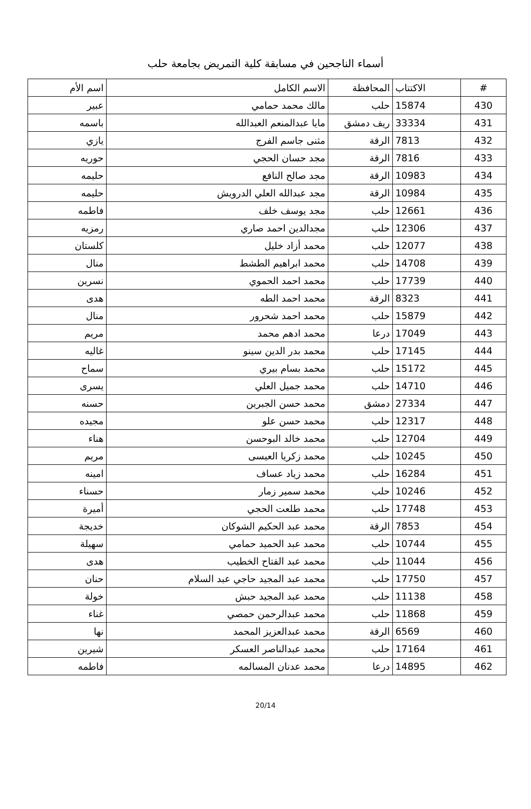أسماء الناجحين في مسابقة كلية التمريض بجامعة حلب
| # | الاكتتاب | المحافظة | الاسم الكامل | اسم الأم |
| --- | --- | --- | --- | --- |
| 430 | 15874 | حلب | مالك محمد حمامي | عبير |
| 431 | 33334 | ريف دمشق | مايا عبدالمنعم العبدالله | باسمه |
| 432 | 7813 | الرقة | مثنى جاسم الفرج | يازي |
| 433 | 7816 | الرقة | مجد حسان الحجي | حوريه |
| 434 | 10983 | الرقة | مجد صالح النافع | حليمه |
| 435 | 10984 | الرقة | مجد عبدالله العلي الدرويش | حليمه |
| 436 | 12661 | حلب | مجد يوسف خلف | فاطمه |
| 437 | 12306 | حلب | مجدالدين احمد صاري | رمزيه |
| 438 | 12077 | حلب | محمد أزاد خليل | كلستان |
| 439 | 14708 | حلب | محمد ابراهيم الطشط | منال |
| 440 | 17739 | حلب | محمد احمد الحموي | نسرين |
| 441 | 8323 | الرقة | محمد احمد الطه | هدى |
| 442 | 15879 | حلب | محمد احمد شحرور | منال |
| 443 | 17049 | درعا | محمد ادهم محمد | مريم |
| 444 | 17145 | حلب | محمد بدر الدين سينو | غاليه |
| 445 | 15172 | حلب | محمد بسام بيري | سماح |
| 446 | 14710 | حلب | محمد جميل العلي | يسرى |
| 447 | 27334 | دمشق | محمد حسن الجبرين | حسنه |
| 448 | 12317 | حلب | محمد حسن علو | مجيده |
| 449 | 12704 | حلب | محمد خالد البوحسن | هناء |
| 450 | 10245 | حلب | محمد زكريا العيسى | مريم |
| 451 | 16284 | حلب | محمد زياد عساف | امينه |
| 452 | 10246 | حلب | محمد سمير زمار | حسناء |
| 453 | 17748 | حلب | محمد طلعت الحجي | أميرة |
| 454 | 7853 | الرقة | محمد عبد الحكيم الشوكان | خديجة |
| 455 | 10744 | حلب | محمد عبد الحميد حمامي | سهيلة |
| 456 | 11044 | حلب | محمد عبد الفتاح الخطيب | هدى |
| 457 | 17750 | حلب | محمد عبد المجيد حاجي عبد السلام | حنان |
| 458 | 11138 | حلب | محمد عبد المجيد حبش | خولة |
| 459 | 11868 | حلب | محمد عبدالرحمن حمصي | غناء |
| 460 | 6569 | الرقة | محمد عبدالعزيز المحمد | نها |
| 461 | 17164 | حلب | محمد عبدالناصر العسكر | شيرين |
| 462 | 14895 | درعا | محمد عدنان المسالمه | فاطمه |
20/14